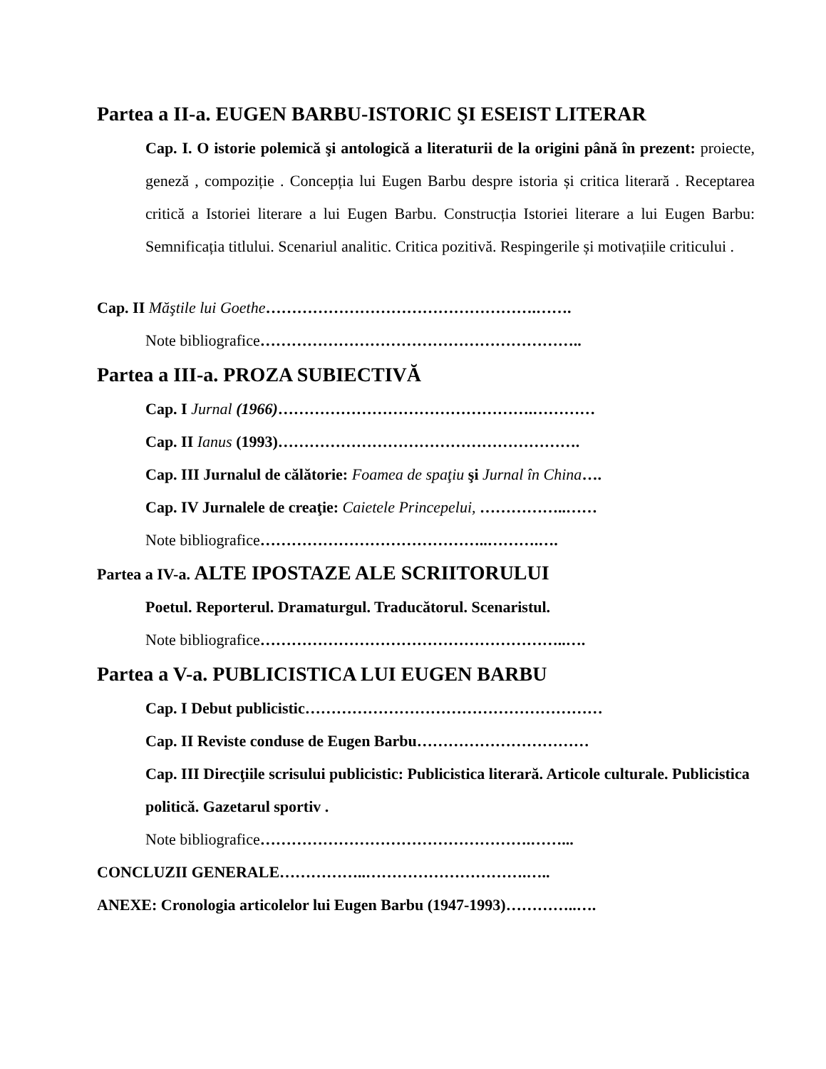Partea a II-a. EUGEN BARBU-ISTORIC ŞI ESEIST LITERAR
Cap. I. O istorie polemică şi antologică a literaturii de la origini până în prezent: proiecte, geneză , compoziție . Concepția lui Eugen Barbu despre istoria și critica literară . Receptarea critică a Istoriei literare a lui Eugen Barbu. Construcția Istoriei literare a lui Eugen Barbu: Semnificația titlului. Scenariul analitic. Critica pozitivă. Respingerile și motivațiile criticului .
Cap. II Măştile lui Goethe…………………………………………….…….
Note bibliografice……………………………………………………..
Partea a III-a. PROZA SUBIECTIVĂ
Cap. I Jurnal (1966)………………………………………….…………
Cap. II Ianus (1993)………………………………………………….
Cap. III Jurnalul de călătorie: Foamea de spaţiu şi Jurnal în China….
Cap. IV Jurnalele de creaţie: Caietele Princepelui, ……………..……
Note bibliografice……………………………………..……….….
Partea a IV-a. ALTE IPOSTAZE ALE SCRIITORULUI
Poetul. Reporterul. Dramaturgul. Traducătorul. Scenaristul.
Note bibliografice…………………………………………………..….
Partea a V-a. PUBLICISTICA LUI EUGEN BARBU
Cap. I Debut publicistic…………………………………………………
Cap. II Reviste conduse de Eugen Barbu……………………………
Cap. III Direcţiile scrisului publicistic: Publicistica literară. Articole culturale. Publicistica politică. Gazetarul sportiv .
Note bibliografice…………………………………………….……...
CONCLUZII GENERALE……………..………………………….…..
ANEXE: Cronologia articolelor lui Eugen Barbu (1947-1993)…………..….